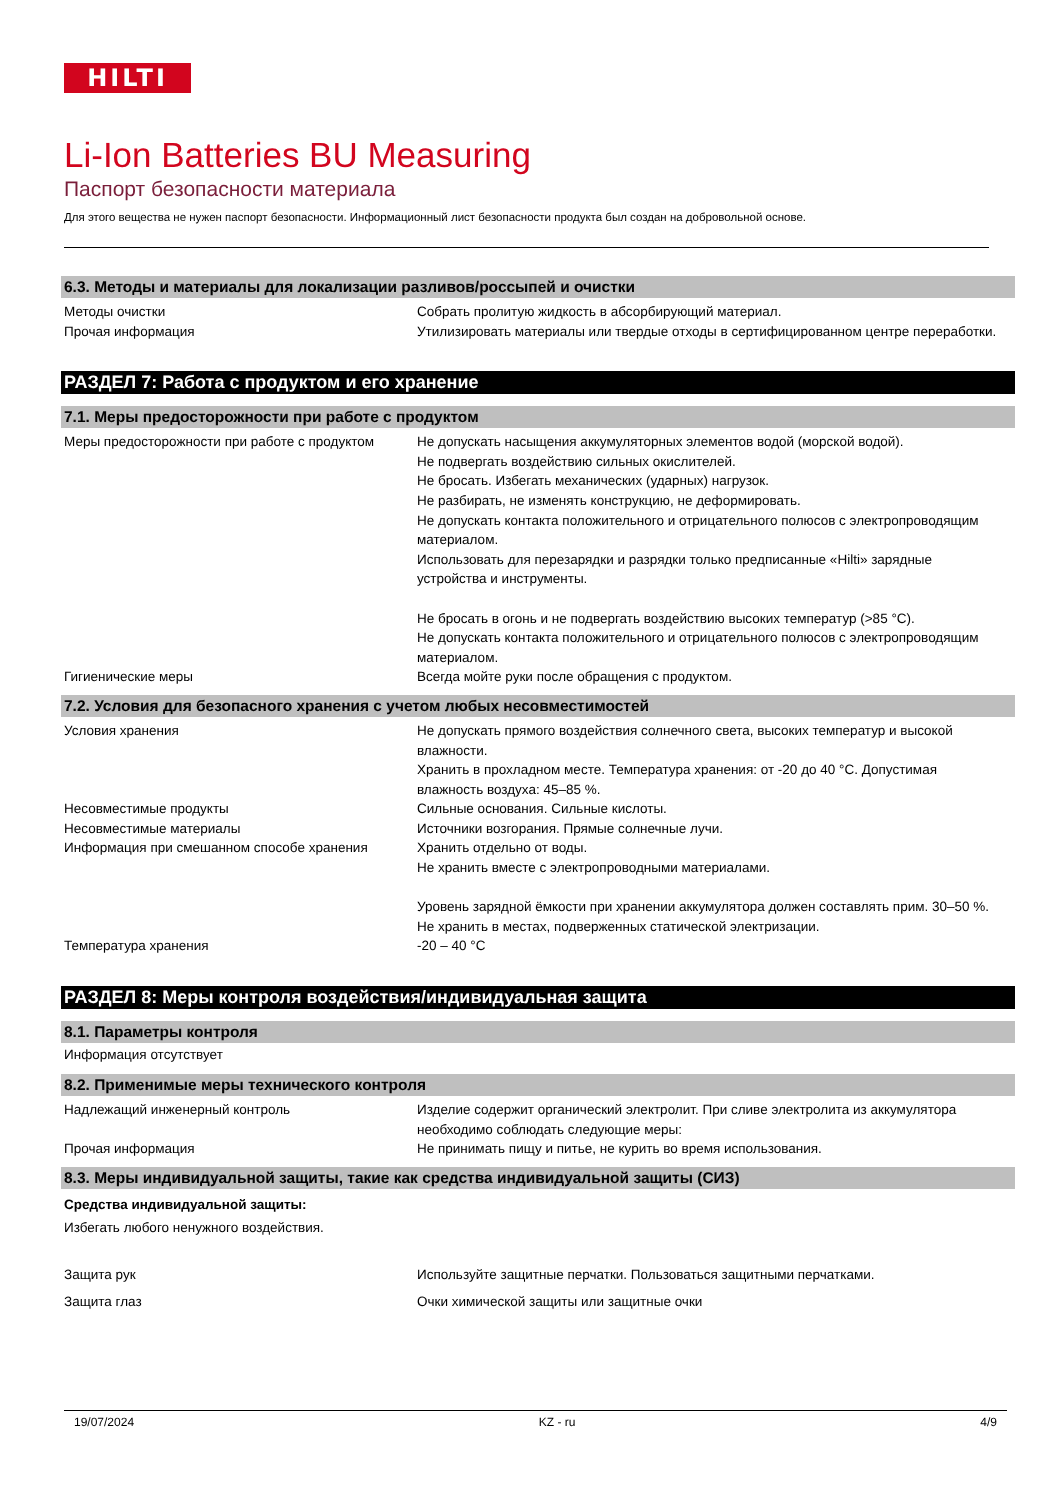HILTI
Li-Ion Batteries BU Measuring
Паспорт безопасности материала
Для этого вещества не нужен паспорт безопасности. Информационный лист безопасности продукта был создан на добровольной основе.
6.3. Методы и материалы для локализации разливов/россыпей и очистки
| Методы очистки | Собрать пролитую жидкость в абсорбирующий материал. |
| Прочая информация | Утилизировать материалы или твердые отходы в сертифицированном центре переработки. |
РАЗДЕЛ 7: Работа с продуктом и его хранение
7.1. Меры предосторожности при работе с продуктом
| Меры предосторожности при работе с продуктом | Не допускать насыщения аккумуляторных элементов водой (морской водой). Не подвергать воздействию сильных окислителей. Не бросать. Избегать механических (ударных) нагрузок. Не разбирать, не изменять конструкцию, не деформировать. Не допускать контакта положительного и отрицательного полюсов с электропроводящим материалом. Использовать для перезарядки и разрядки только предписанные «Hilti» зарядные устройства и инструменты. Не бросать в огонь и не подвергать воздействию высоких температур (>85 °C). Не допускать контакта положительного и отрицательного полюсов с электропроводящим материалом. |
| Гигиенические меры | Всегда мойте руки после обращения с продуктом. |
7.2. Условия для безопасного хранения с учетом любых несовместимостей
| Условия хранения | Не допускать прямого воздействия солнечного света, высоких температур и высокой влажности. Хранить в прохладном месте. Температура хранения: от -20 до 40 °C. Допустимая влажность воздуха: 45–85 %. |
| Несовместимые продукты | Сильные основания. Сильные кислоты. |
| Несовместимые материалы | Источники возгорания. Прямые солнечные лучи. |
| Информация при смешанном способе хранения | Хранить отдельно от воды. Не хранить вместе с электропроводными материалами. Уровень зарядной ёмкости при хранении аккумулятора должен составлять прим. 30–50 %. Не хранить в местах, подверженных статической электризации. |
| Температура хранения | -20 – 40 °C |
РАЗДЕЛ 8: Меры контроля воздействия/индивидуальная защита
8.1. Параметры контроля
Информация отсутствует
8.2. Применимые меры технического контроля
| Надлежащий инженерный контроль | Изделие содержит органический электролит. При сливе электролита из аккумулятора необходимо соблюдать следующие меры: |
| Прочая информация | Не принимать пищу и питье, не курить во время использования. |
8.3. Меры индивидуальной защиты, такие как средства индивидуальной защиты (СИЗ)
Средства индивидуальной защиты:
Избегать любого ненужного воздействия.
| Защита рук | Используйте защитные перчатки. Пользоваться защитными перчатками. |
| Защита глаз | Очки химической защиты или защитные очки |
19/07/2024 KZ - ru 4/9